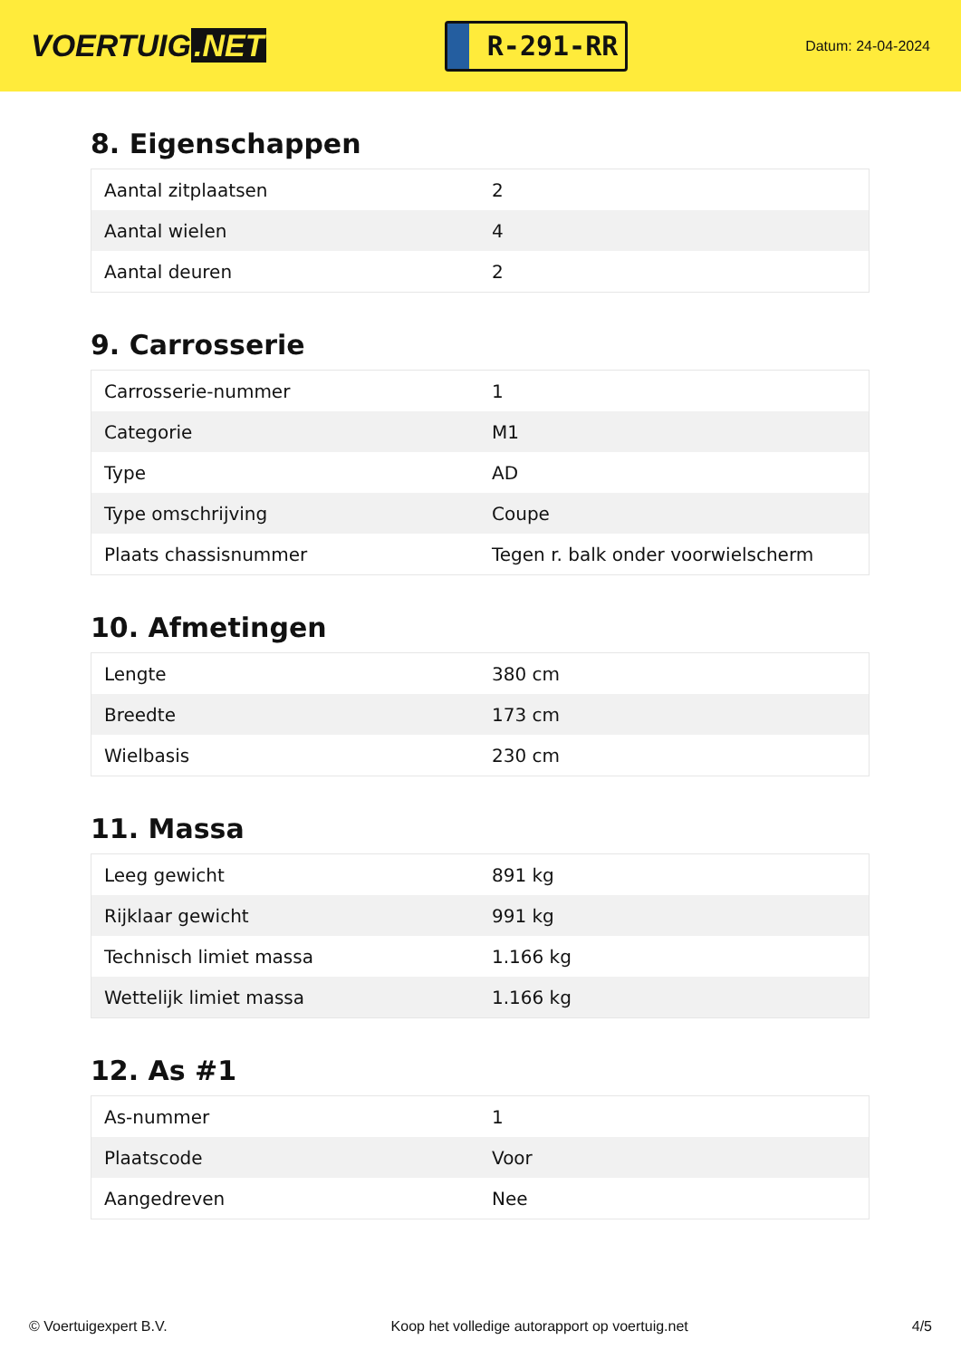VOERTUIG.NET
R-291-RR
Datum: 24-04-2024
8. Eigenschappen
| Aantal zitplaatsen | 2 |
| Aantal wielen | 4 |
| Aantal deuren | 2 |
9. Carrosserie
| Carrosserie-nummer | 1 |
| Categorie | M1 |
| Type | AD |
| Type omschrijving | Coupe |
| Plaats chassisnummer | Tegen r. balk onder voorwielscherm |
10. Afmetingen
| Lengte | 380 cm |
| Breedte | 173 cm |
| Wielbasis | 230 cm |
11. Massa
| Leeg gewicht | 891 kg |
| Rijklaar gewicht | 991 kg |
| Technisch limiet massa | 1.166 kg |
| Wettelijk limiet massa | 1.166 kg |
12. As #1
| As-nummer | 1 |
| Plaatscode | Voor |
| Aangedreven | Nee |
© Voertuigexpert B.V. Koop het volledige autorapport op voertuig.net 4/5